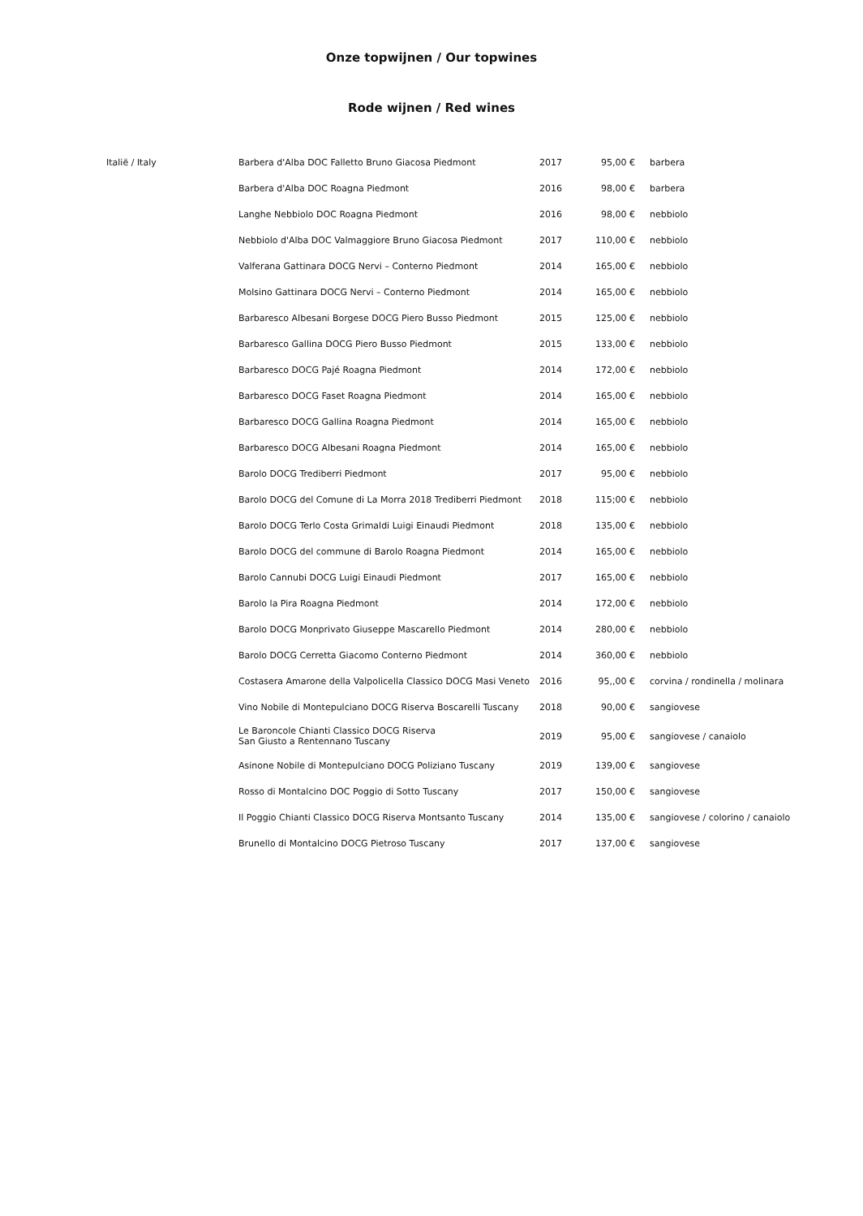Onze topwijnen / Our topwines
Rode wijnen / Red wines
| Italië / Italy | Barbera d'Alba DOC Falletto Bruno Giacosa Piedmont | 2017 | 95,00 € | barbera |
| | Barbera d'Alba DOC Roagna Piedmont | 2016 | 98,00 € | barbera |
| | Langhe Nebbiolo DOC Roagna Piedmont | 2016 | 98,00 € | nebbiolo |
| | Nebbiolo d'Alba DOC Valmaggiore Bruno Giacosa Piedmont | 2017 | 110,00 € | nebbiolo |
| | Valferana Gattinara DOCG Nervi – Conterno Piedmont | 2014 | 165,00 € | nebbiolo |
| | Molsino Gattinara DOCG Nervi – Conterno Piedmont | 2014 | 165,00 € | nebbiolo |
| | Barbaresco Albesani Borgese DOCG Piero Busso Piedmont | 2015 | 125,00 € | nebbiolo |
| | Barbaresco Gallina DOCG Piero Busso Piedmont | 2015 | 133,00 € | nebbiolo |
| | Barbaresco DOCG Pajé Roagna Piedmont | 2014 | 172,00 € | nebbiolo |
| | Barbaresco DOCG Faset Roagna Piedmont | 2014 | 165,00 € | nebbiolo |
| | Barbaresco DOCG Gallina Roagna Piedmont | 2014 | 165,00 € | nebbiolo |
| | Barbaresco DOCG Albesani Roagna Piedmont | 2014 | 165,00 € | nebbiolo |
| | Barolo DOCG Trediberri Piedmont | 2017 | 95,00 € | nebbiolo |
| | Barolo DOCG del Comune di La Morra 2018 Trediberri Piedmont | 2018 | 115;00 € | nebbiolo |
| | Barolo DOCG Terlo Costa Grimaldi Luigi Einaudi Piedmont | 2018 | 135,00 € | nebbiolo |
| | Barolo DOCG del commune di Barolo Roagna Piedmont | 2014 | 165,00 € | nebbiolo |
| | Barolo Cannubi DOCG Luigi Einaudi Piedmont | 2017 | 165,00 € | nebbiolo |
| | Barolo la Pira Roagna Piedmont | 2014 | 172,00 € | nebbiolo |
| | Barolo DOCG Monprivato Giuseppe Mascarello Piedmont | 2014 | 280,00 € | nebbiolo |
| | Barolo DOCG Cerretta Giacomo Conterno Piedmont | 2014 | 360,00 € | nebbiolo |
| | Costasera Amarone della Valpolicella Classico DOCG Masi Veneto | 2016 | 95,,00 € | corvina / rondinella / molinara |
| | Vino Nobile di Montepulciano DOCG Riserva Boscarelli Tuscany | 2018 | 90,00 € | sangiovese |
| | Le Baroncole Chianti Classico DOCG Riserva San Giusto a Rentennano Tuscany | 2019 | 95,00 € | sangiovese / canaiolo |
| | Asinone Nobile di Montepulciano DOCG Poliziano Tuscany | 2019 | 139,00 € | sangiovese |
| | Rosso di Montalcino DOC Poggio di Sotto Tuscany | 2017 | 150,00 € | sangiovese |
| | Il Poggio Chianti Classico DOCG Riserva Montsanto Tuscany | 2014 | 135,00 € | sangiovese / colorino / canaiolo |
| | Brunello di Montalcino DOCG Pietroso Tuscany | 2017 | 137,00 € | sangiovese |